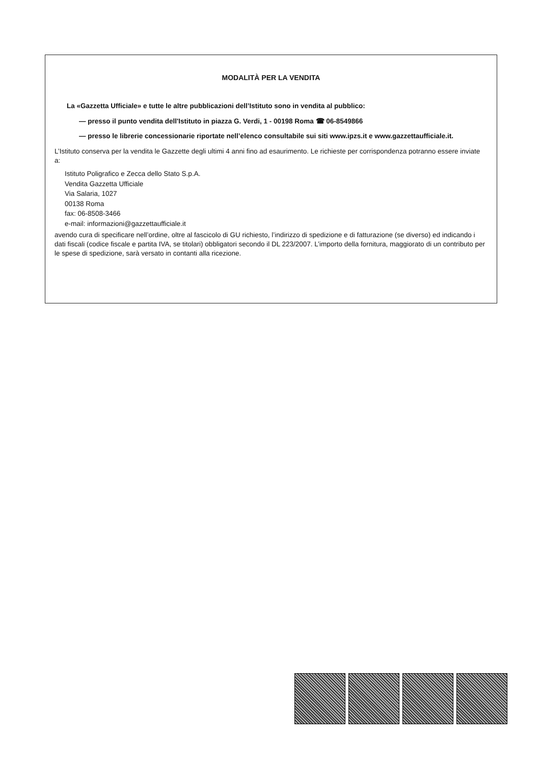MODALITÀ PER LA VENDITA
La «Gazzetta Ufficiale» e tutte le altre pubblicazioni dell’Istituto sono in vendita al pubblico:
— presso il punto vendita dell'Istituto in piazza G. Verdi, 1 - 00198 Roma ☎ 06-8549866
— presso le librerie concessionarie riportate nell’elenco consultabile sui siti www.ipzs.it e www.gazzettaufficiale.it.
L’Istituto conserva per la vendita le Gazzette degli ultimi 4 anni fino ad esaurimento. Le richieste per corrispondenza potranno essere inviate a:
Istituto Poligrafico e Zecca dello Stato S.p.A.
Vendita Gazzetta Ufficiale
Via Salaria, 1027
00138 Roma
fax: 06-8508-3466
e-mail: informazioni@gazzettaufficiale.it
avendo cura di specificare nell’ordine, oltre al fascicolo di GU richiesto, l’indirizzo di spedizione e di fatturazione (se diverso) ed indicando i dati fiscali (codice fiscale e partita IVA, se titolari) obbligatori secondo il DL 223/2007. L’importo della fornitura, maggiorato di un contributo per le spese di spedizione, sarà versato in contanti alla ricezione.